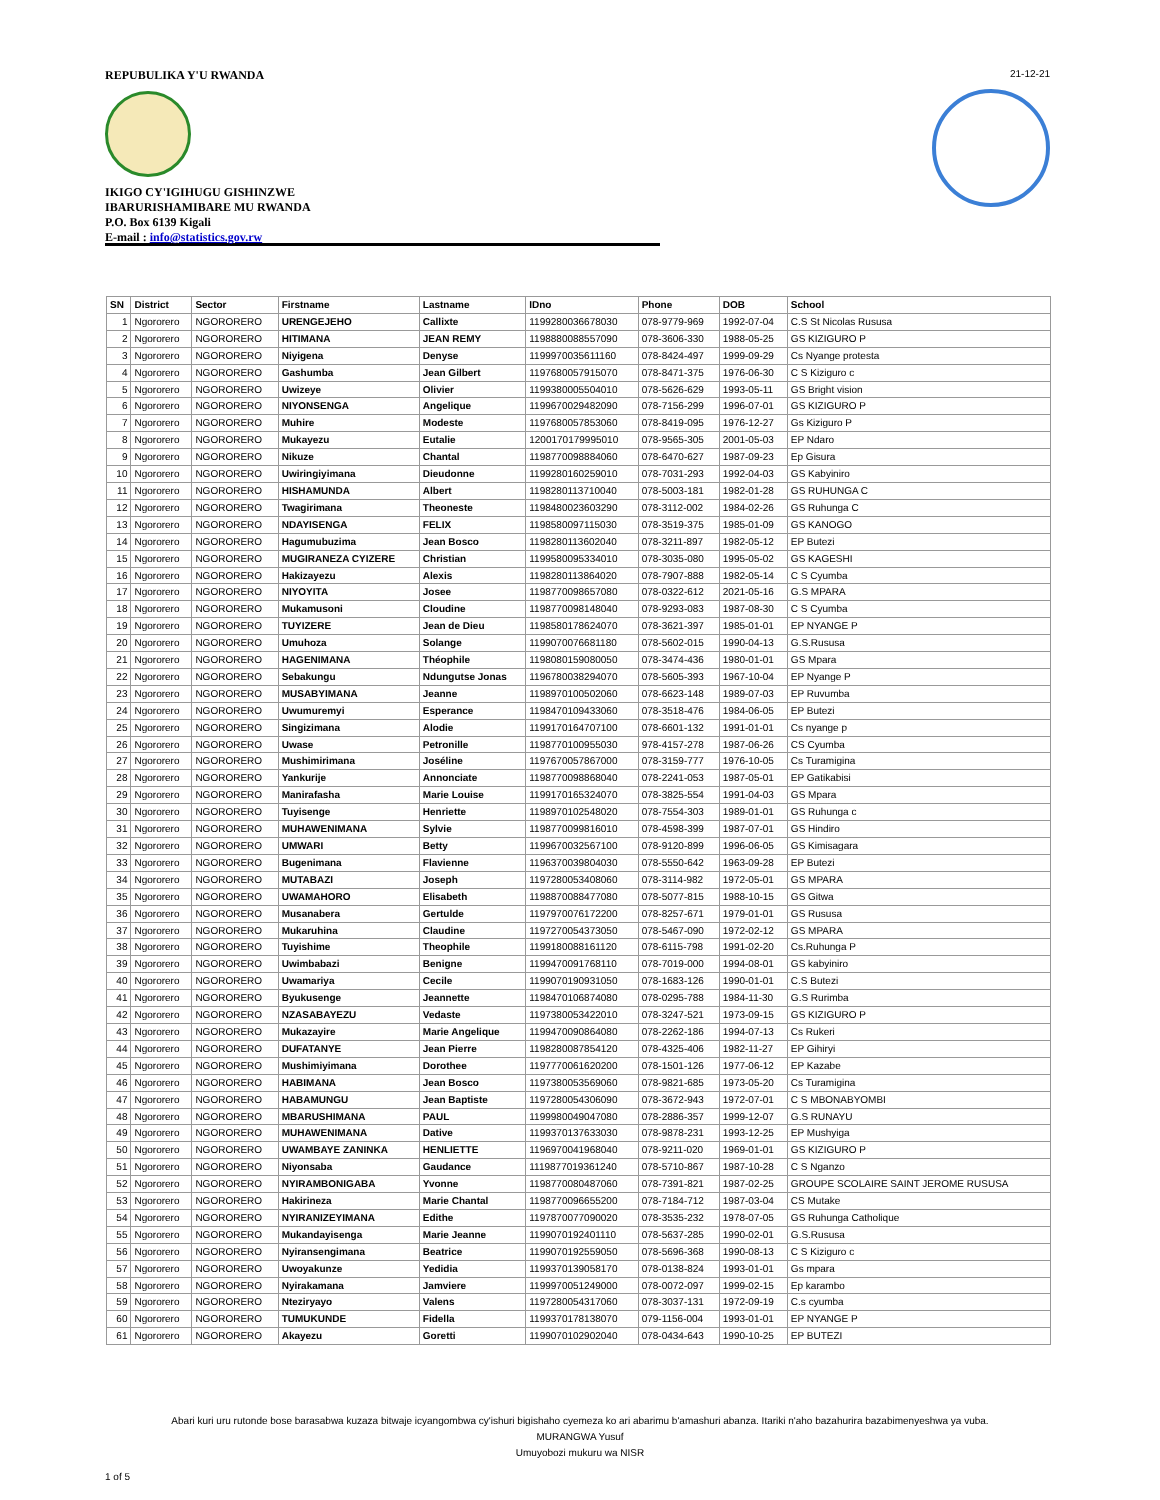REPUBULIKA Y'U RWANDA
IKIGO CY'IGIHUGU GISHINZWE
IBARURISHAMIBARE MU RWANDA
P.O. Box 6139 Kigali
E-mail : info@statistics.gov.rw
21-12-21
| SN | District | Sector | Firstname | Lastname | IDno | Phone | DOB | School |
| --- | --- | --- | --- | --- | --- | --- | --- | --- |
| 1 | Ngororero | NGORORERO | URENGEJEHO | Callixte | 1199280036678030 | 078-9779-969 | 1992-07-04 | C.S St Nicolas Rususa |
| 2 | Ngororero | NGORORERO | HITIMANA | JEAN REMY | 1198880088557090 | 078-3606-330 | 1988-05-25 | GS KIZIGURO P |
| 3 | Ngororero | NGORORERO | Niyigena | Denyse | 1199970035611160 | 078-8424-497 | 1999-09-29 | Cs Nyange protesta |
| 4 | Ngororero | NGORORERO | Gashumba | Jean Gilbert | 1197680057915070 | 078-8471-375 | 1976-06-30 | C S Kiziguro c |
| 5 | Ngororero | NGORORERO | Uwizeye | Olivier | 1199380005504010 | 078-5626-629 | 1993-05-11 | GS Bright vision |
| 6 | Ngororero | NGORORERO | NIYONSENGA | Angelique | 1199670029482090 | 078-7156-299 | 1996-07-01 | GS KIZIGURO P |
| 7 | Ngororero | NGORORERO | Muhire | Modeste | 1197680057853060 | 078-8419-095 | 1976-12-27 | Gs Kiziguro P |
| 8 | Ngororero | NGORORERO | Mukayezu | Eutalie | 1200170179995010 | 078-9565-305 | 2001-05-03 | EP Ndaro |
| 9 | Ngororero | NGORORERO | Nikuze | Chantal | 1198770098884060 | 078-6470-627 | 1987-09-23 | Ep Gisura |
| 10 | Ngororero | NGORORERO | Uwiringiyimana | Dieudonne | 1199280160259010 | 078-7031-293 | 1992-04-03 | GS Kabyiniro |
| 11 | Ngororero | NGORORERO | HISHAMUNDA | Albert | 1198280113710040 | 078-5003-181 | 1982-01-28 | GS RUHUNGA C |
| 12 | Ngororero | NGORORERO | Twagirimana | Theoneste | 1198480023603290 | 078-3112-002 | 1984-02-26 | GS Ruhunga C |
| 13 | Ngororero | NGORORERO | NDAYISENGA | FELIX | 1198580097115030 | 078-3519-375 | 1985-01-09 | GS KANOGO |
| 14 | Ngororero | NGORORERO | Hagumubuzima | Jean Bosco | 1198280113602040 | 078-3211-897 | 1982-05-12 | EP Butezi |
| 15 | Ngororero | NGORORERO | MUGIRANEZA CYIZERE | Christian | 1199580095334010 | 078-3035-080 | 1995-05-02 | GS KAGESHI |
| 16 | Ngororero | NGORORERO | Hakizayezu | Alexis | 1198280113864020 | 078-7907-888 | 1982-05-14 | C S Cyumba |
| 17 | Ngororero | NGORORERO | NIYOYITA | Josee | 1198770098657080 | 078-0322-612 | 2021-05-16 | G.S MPARA |
| 18 | Ngororero | NGORORERO | Mukamusoni | Cloudine | 1198770098148040 | 078-9293-083 | 1987-08-30 | C S Cyumba |
| 19 | Ngororero | NGORORERO | TUYIZERE | Jean de Dieu | 1198580178624070 | 078-3621-397 | 1985-01-01 | EP NYANGE P |
| 20 | Ngororero | NGORORERO | Umuhoza | Solange | 1199070076681180 | 078-5602-015 | 1990-04-13 | G.S.Rususa |
| 21 | Ngororero | NGORORERO | HAGENIMANA | Théophile | 1198080159080050 | 078-3474-436 | 1980-01-01 | GS Mpara |
| 22 | Ngororero | NGORORERO | Sebakungu | Ndungutse Jonas | 1196780038294070 | 078-5605-393 | 1967-10-04 | EP Nyange P |
| 23 | Ngororero | NGORORERO | MUSABYIMANA | Jeanne | 1198970100502060 | 078-6623-148 | 1989-07-03 | EP Ruvumba |
| 24 | Ngororero | NGORORERO | Uwumuremyi | Esperance | 1198470109433060 | 078-3518-476 | 1984-06-05 | EP Butezi |
| 25 | Ngororero | NGORORERO | Singizimana | Alodie | 1199170164707100 | 078-6601-132 | 1991-01-01 | Cs nyange p |
| 26 | Ngororero | NGORORERO | Uwase | Petronille | 1198770100955030 | 978-4157-278 | 1987-06-26 | CS Cyumba |
| 27 | Ngororero | NGORORERO | Mushimirimana | Joséline | 1197670057867000 | 078-3159-777 | 1976-10-05 | Cs Turamigina |
| 28 | Ngororero | NGORORERO | Yankurije | Annonciate | 1198770098868040 | 078-2241-053 | 1987-05-01 | EP Gatikabisi |
| 29 | Ngororero | NGORORERO | Manirafasha | Marie Louise | 1199170165324070 | 078-3825-554 | 1991-04-03 | GS Mpara |
| 30 | Ngororero | NGORORERO | Tuyisenge | Henriette | 1198970102548020 | 078-7554-303 | 1989-01-01 | GS Ruhunga c |
| 31 | Ngororero | NGORORERO | MUHAWENIMANA | Sylvie | 1198770099816010 | 078-4598-399 | 1987-07-01 | GS Hindiro |
| 32 | Ngororero | NGORORERO | UMWARI | Betty | 1199670032567100 | 078-9120-899 | 1996-06-05 | GS Kimisagara |
| 33 | Ngororero | NGORORERO | Bugenimana | Flavienne | 1196370039804030 | 078-5550-642 | 1963-09-28 | EP Butezi |
| 34 | Ngororero | NGORORERO | MUTABAZI | Joseph | 1197280053408060 | 078-3114-982 | 1972-05-01 | GS MPARA |
| 35 | Ngororero | NGORORERO | UWAMAHORO | Elisabeth | 1198870088477080 | 078-5077-815 | 1988-10-15 | GS Gitwa |
| 36 | Ngororero | NGORORERO | Musanabera | Gertulde | 1197970076172200 | 078-8257-671 | 1979-01-01 | GS Rususa |
| 37 | Ngororero | NGORORERO | Mukaruhina | Claudine | 1197270054373050 | 078-5467-090 | 1972-02-12 | GS MPARA |
| 38 | Ngororero | NGORORERO | Tuyishime | Theophile | 1199180088161120 | 078-6115-798 | 1991-02-20 | Cs.Ruhunga P |
| 39 | Ngororero | NGORORERO | Uwimbabazi | Benigne | 1199470091768110 | 078-7019-000 | 1994-08-01 | GS kabyiniro |
| 40 | Ngororero | NGORORERO | Uwamariya | Cecile | 1199070190931050 | 078-1683-126 | 1990-01-01 | C.S Butezi |
| 41 | Ngororero | NGORORERO | Byukusenge | Jeannette | 1198470106874080 | 078-0295-788 | 1984-11-30 | G.S Rurimba |
| 42 | Ngororero | NGORORERO | NZASABAYEZU | Vedaste | 1197380053422010 | 078-3247-521 | 1973-09-15 | GS KIZIGURO P |
| 43 | Ngororero | NGORORERO | Mukazayire | Marie Angelique | 1199470090864080 | 078-2262-186 | 1994-07-13 | Cs Rukeri |
| 44 | Ngororero | NGORORERO | DUFATANYE | Jean Pierre | 1198280087854120 | 078-4325-406 | 1982-11-27 | EP Gihiryi |
| 45 | Ngororero | NGORORERO | Mushimiyimana | Dorothee | 1197770061620200 | 078-1501-126 | 1977-06-12 | EP Kazabe |
| 46 | Ngororero | NGORORERO | HABIMANA | Jean Bosco | 1197380053569060 | 078-9821-685 | 1973-05-20 | Cs Turamigina |
| 47 | Ngororero | NGORORERO | HABAMUNGU | Jean Baptiste | 1197280054306090 | 078-3672-943 | 1972-07-01 | C S MBONABYOMBI |
| 48 | Ngororero | NGORORERO | MBARUSHIMANA | PAUL | 1199980049047080 | 078-2886-357 | 1999-12-07 | G.S RUNAYU |
| 49 | Ngororero | NGORORERO | MUHAWENIMANA | Dative | 1199370137633030 | 078-9878-231 | 1993-12-25 | EP Mushyiga |
| 50 | Ngororero | NGORORERO | UWAMBAYE ZANINKA | HENLIETTE | 1196970041968040 | 078-9211-020 | 1969-01-01 | GS KIZIGURO P |
| 51 | Ngororero | NGORORERO | Niyonsaba | Gaudance | 1119877019361240 | 078-5710-867 | 1987-10-28 | C S Nganzo |
| 52 | Ngororero | NGORORERO | NYIRAMBONIGABA | Yvonne | 1198770080487060 | 078-7391-821 | 1987-02-25 | GROUPE SCOLAIRE SAINT JEROME RUSUSA |
| 53 | Ngororero | NGORORERO | Hakirineza | Marie Chantal | 1198770096655200 | 078-7184-712 | 1987-03-04 | CS Mutake |
| 54 | Ngororero | NGORORERO | NYIRANIZEYIMANA | Edithe | 1197870077090020 | 078-3535-232 | 1978-07-05 | GS Ruhunga Catholique |
| 55 | Ngororero | NGORORERO | Mukandayisenga | Marie Jeanne | 1199070192401110 | 078-5637-285 | 1990-02-01 | G.S.Rususa |
| 56 | Ngororero | NGORORERO | Nyiransengimana | Beatrice | 1199070192559050 | 078-5696-368 | 1990-08-13 | C S Kiziguro c |
| 57 | Ngororero | NGORORERO | Uwoyakunze | Yedidia | 1199370139058170 | 078-0138-824 | 1993-01-01 | Gs mpara |
| 58 | Ngororero | NGORORERO | Nyirakamana | Jamviere | 1199970051249000 | 078-0072-097 | 1999-02-15 | Ep karambo |
| 59 | Ngororero | NGORORERO | Nteziryayo | Valens | 1197280054317060 | 078-3037-131 | 1972-09-19 | C.s cyumba |
| 60 | Ngororero | NGORORERO | TUMUKUNDE | Fidella | 1199370178138070 | 079-1156-004 | 1993-01-01 | EP NYANGE P |
| 61 | Ngororero | NGORORERO | Akayezu | Goretti | 1199070102902040 | 078-0434-643 | 1990-10-25 | EP BUTEZI |
Abari kuri uru rutonde bose barasabwa kuzaza bitwaje icyangombwa cy'ishuri bigishaho cyemeza ko ari abarimu b'amashuri abanza. Itariki n'aho bazahurira bazabimenyeshwa ya vuba.
MURANGWA Yusuf
Umuyobozi mukuru wa NISR
1 of 5